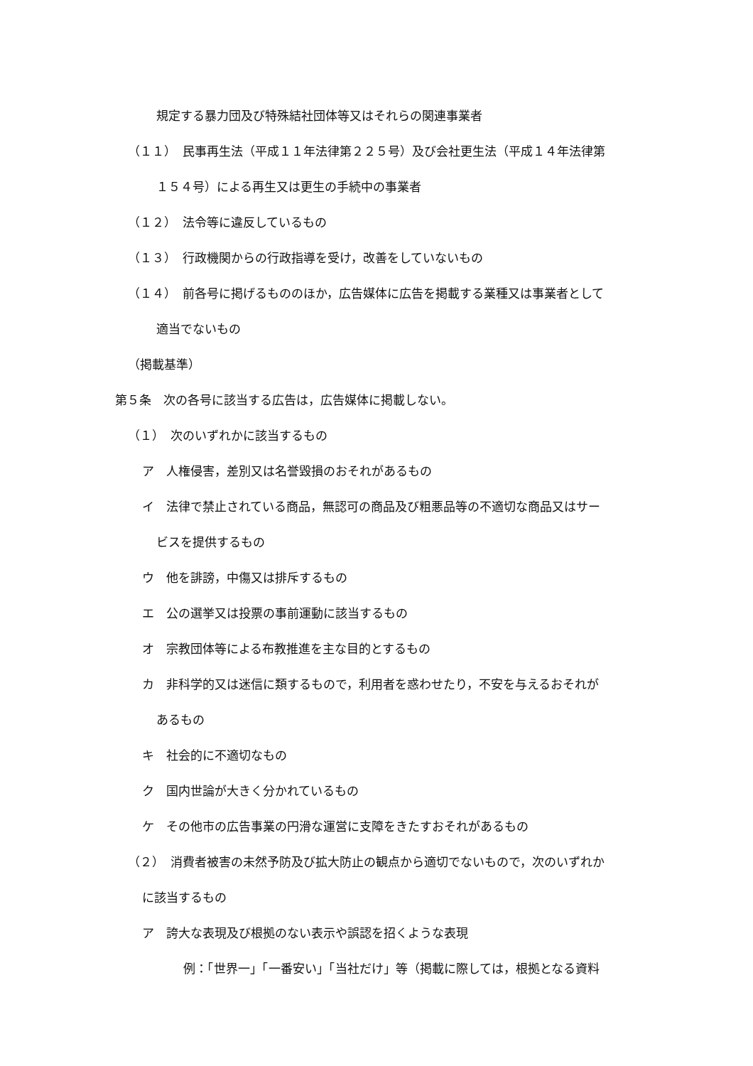規定する暴力団及び特殊結社団体等又はそれらの関連事業者
（１１）　民事再生法（平成１１年法律第２２５号）及び会社更生法（平成１４年法律第
１５４号）による再生又は更生の手続中の事業者
（１２）　法令等に違反しているもの
（１３）　行政機関からの行政指導を受け，改善をしていないもの
（１４）　前各号に掲げるもののほか，広告媒体に広告を掲載する業種又は事業者として
適当でないもの
（掲載基準）
第５条　次の各号に該当する広告は，広告媒体に掲載しない。
（１）　次のいずれかに該当するもの
ア　人権侵害，差別又は名誉毀損のおそれがあるもの
イ　法律で禁止されている商品，無認可の商品及び粗悪品等の不適切な商品又はサー
ビスを提供するもの
ウ　他を誹謗，中傷又は排斥するもの
エ　公の選挙又は投票の事前運動に該当するもの
オ　宗教団体等による布教推進を主な目的とするもの
カ　非科学的又は迷信に類するもので，利用者を惑わせたり，不安を与えるおそれが
あるもの
キ　社会的に不適切なもの
ク　国内世論が大きく分かれているもの
ケ　その他市の広告事業の円滑な運営に支障をきたすおそれがあるもの
（２）　消費者被害の未然予防及び拡大防止の観点から適切でないもので，次のいずれか
に該当するもの
ア　誇大な表現及び根拠のない表示や誤認を招くような表現
例：「世界一」「一番安い」「当社だけ」等（掲載に際しては，根拠となる資料